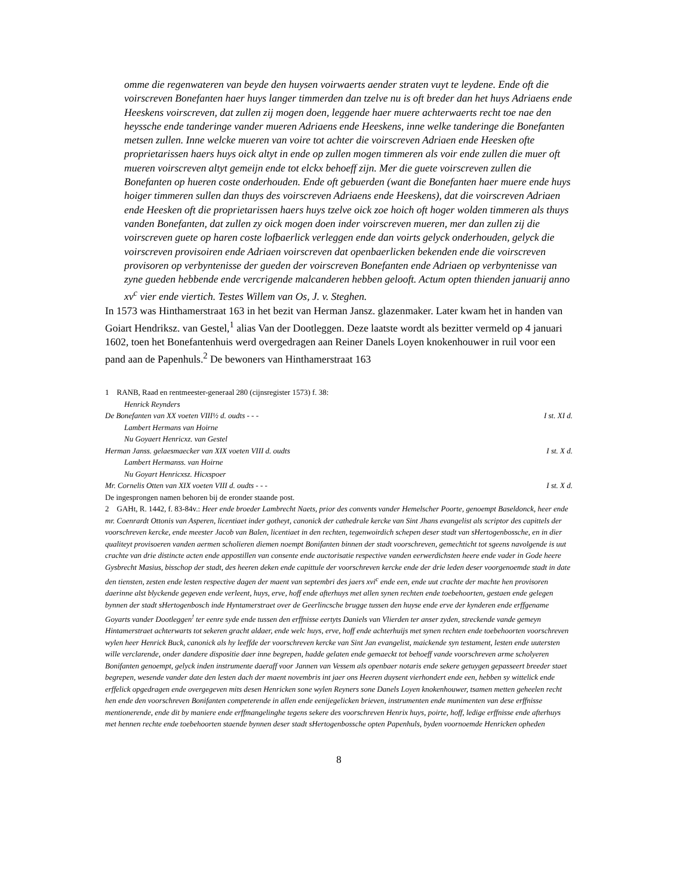omme die regenwateren van beyde den huysen voirwaerts aender straten vuyt te leydene. Ende oft die voirscreven Bonefanten haer huys langer timmerden dan tzelve nu is oft breder dan het huys Adriaens ende Heeskens voirscreven, dat zullen zij mogen doen, leggende haer muere achterwaerts recht toe nae den heyssche ende tanderinge vander mueren Adriaens ende Heeskens, inne welke tanderinge die Bonefanten metsen zullen. Inne welcke mueren van voire tot achter die voirscreven Adriaen ende Heesken ofte proprietarissen haers huys oick altyt in ende op zullen mogen timmeren als voir ende zullen die muer oft mueren voirscreven altyt gemeijn ende tot elckx behoeff zijn. Mer die guete voirscreven zullen die Bonefanten op hueren coste onderhouden. Ende oft gebuerden (want die Bonefanten haer muere ende huys hoiger timmeren sullen dan thuys des voirscreven Adriaens ende Heeskens), dat die voirscreven Adriaen ende Heesken oft die proprietarissen haers huys tzelve oick zoe hoich oft hoger wolden timmeren als thuys vanden Bonefanten, dat zullen zy oick mogen doen inder voirscreven mueren, mer dan zullen zij die voirscreven guete op haren coste lofbaerlick verleggen ende dan voirts gelyck onderhouden, gelyck die voirscreven provisoiren ende Adriaen voirscreven dat openbaerlicken bekenden ende die voirscreven provisoren op verbyntenisse der gueden der voirscreven Bonefanten ende Adriaen op verbyntenisse van zyne gueden hebbende ende vercrigende malcanderen hebben gelooft. Actum opten thienden januarij anno xv<sup>c</sup> vier ende viertich. Testes Willem van Os, J. v. Steghen.
In 1573 was Hinthamerstraat 163 in het bezit van Herman Jansz. glazenmaker. Later kwam het in handen van Goiart Hendriksz. van Gestel,<sup>1</sup> alias Van der Dootleggen. Deze laatste wordt als bezitter vermeld op 4 januari 1602, toen het Bonefantenhuis werd overgedragen aan Reiner Danels Loyen knokenhouwer in ruil voor een pand aan de Papenhuls.<sup>2</sup> De bewoners van Hinthamerstraat 163
1 RANB, Raad en rentmeester-generaal 280 (cijnsregister 1573) f. 38:
Henrick Reynders
De Bonefanten van XX voeten VIII½ d. oudts - - - I st. XI d.
Lambert Hermans van Hoirne
Nu Goyaert Henricxz. van Gestel
Herman Janss. gelaesmaecker van XIX voeten VIII d. oudts I st. X d.
Lambert Hermanss. van Hoirne
Nu Goyart Henricxsz. Hicxspoer
Mr. Cornelis Otten van XIX voeten VIII d. oudts - - - I st. X d.
De ingesprongen namen behoren bij de eronder staande post.
2 GAHt, R. 1442, f. 83-84v.: Heer ende broeder Lambrecht Naets, prior des convents vander Hemelscher Poorte, genoempt Baseldonck, heer ende mr. Coenrardt Ottonis van Asperen, licentiaet inder gotheyt, canonick der cathedrale kercke van Sint Jhans evangelist als scriptor des capittels der voorschreven kercke, ende meester Jacob van Balen, licentiaet in den rechten, tegenwoirdich schepen deser stadt van sHertogenbossche, en in dier qualiteyt provisoeren vanden aermen scholieren diemen noempt Bonifanten binnen der stadt voorschreven, gemechticht tot sgeens navolgende is uut crachte van drie distincte acten ende appostillen van consente ende auctorisatie respective vanden eerwerdichsten heere ende vader in Gode heere Gysbrecht Masius, bisschop der stadt, des heeren deken ende capittule der voorschreven kercke ende der drie leden deser voorgenoemde stadt in date den tiensten, zesten ende lesten respective dagen der maent van septembri des jaers xvi<sup>c</sup> ende een, ende uut crachte der machte hen provisoren daerinne alst blyckende gegeven ende verleent, huys, erve, hoff ende afterhuys met allen synen rechten ende toebehoorten, gestaen ende gelegen bynnen der stadt sHertogenbosch inde Hyntamerstraet over de Geerlincsche brugge tussen den huyse ende erve der kynderen ende erffgename Goyarts vander Dootleggen<sup>!</sup> ter eenre syde ende tussen den erffnisse eertyts Daniels van Vlierden ter anser zyden, streckende vande gemeyn Hintamerstraet achterwarts tot sekeren gracht aldaer, ende welc huys, erve, hoff ende achterhuijs met synen rechten ende toebehoorten voorschreven wylen heer Henrick Buck, canonick als hy leeffde der voorschreven kercke van Sint Jan evangelist, maickende syn testament, lesten ende uutersten wille verclarende, onder dandere dispositie daer inne begrepen, hadde gelaten ende gemaeckt tot behoeff vande voorschreven arme scholyeren Bonifanten genoempt, gelyck inden instrumente daeraff voor Jannen van Vessem als openbaer notaris ende sekere getuygen gepasseert breeder staet begrepen, wesende vander date den lesten dach der maent novembris int jaer ons Heeren duysent vierhondert ende een, hebben sy wittelick ende erffelick opgedragen ende overgegeven mits desen Henricken sone wylen Reyners sone Danels Loyen knokenhouwer, tsamen metten geheelen recht hen ende den voorschreven Bonifanten competerende in allen ende eenijegelicken brieven, instrumenten ende munimenten van dese erffnisse mentionerende, ende dit by maniere ende erffmangelinghe tegens sekere des voorschreven Henrix huys, poirte, hoff, ledige erffnisse ende afterhuys met hennen rechte ende toebehoorten staende bynnen deser stadt sHertogenbossche opten Papenhuls, byden voornoemde Henricken opheden
8